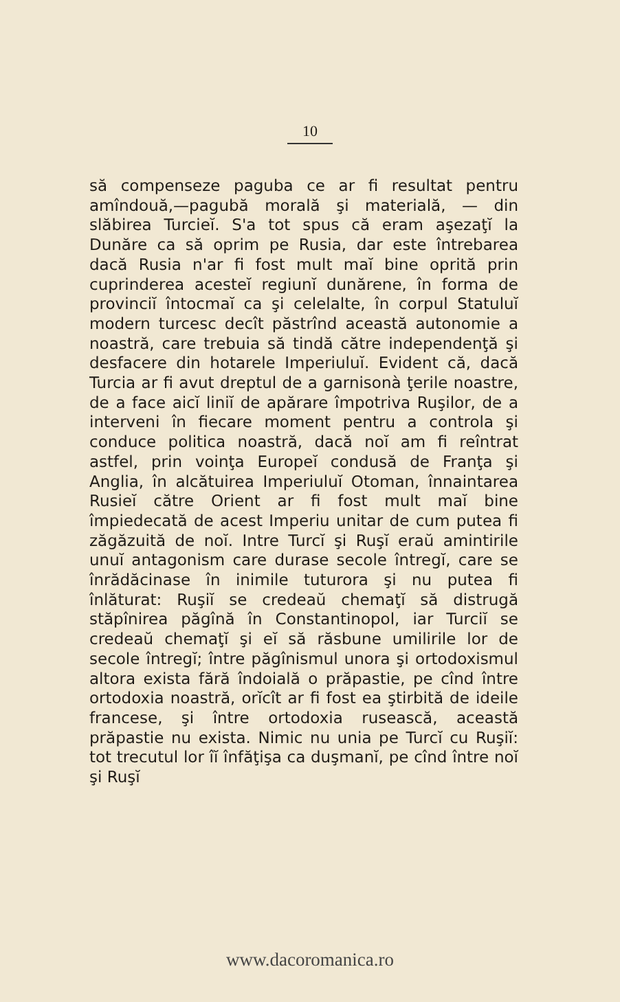10
să compenseze paguba ce ar fi resultat pentru amîndouă,—pagubă morală şi materială, — din slăbirea Turcieĭ. S'a tot spus că eram aşezaţĭ la Dunăre ca să oprim pe Rusia, dar este întrebarea dacă Rusia n'ar fi fost mult maĭ bine oprită prin cuprinderea acesteĭ regiunĭ dunărene, în forma de provinciĭ întocmaĭ ca şi celelalte, în corpul Statuluĭ modern turcesc decît păstrînd această autonomie a noastră, care trebuia să tindă către independenţă şi desfacere din hotarele Imperiuluĭ. Evident că, dacă Turcia ar fi avut dreptul de a garnisonà ţerile noastre, de a face aicĭ liniĭ de apărare împotriva Ruşilor, de a interveni în fiecare moment pentru a controla şi conduce politica noastră, dacă noĭ am fi reîntrat astfel, prin voinţa Europeĭ condusă de Franţa şi Anglia, în alcătuirea Imperiuluĭ Otoman, înnaintarea Rusieĭ către Orient ar fi fost mult maĭ bine împiedecată de acest Imperiu unitar de cum putea fi zăgăzuită de noĭ. Intre Turcĭ şi Ruşĭ eraŭ amintirile unuĭ antagonism care durase secole întregĭ, care se înrădăcinase în inimile tuturora şi nu putea fi înlăturat: Ruşiĭ se credeaŭ chemaţĭ să distrugă stăpînirea păgînă în Constantinopol, iar Turciĭ se credeaŭ chemaţĭ şi eĭ să răsbune umilirile lor de secole întregĭ; între păgînismul unora şi ortodoxismul altora exista fără îndoială o prăpastie, pe cînd între ortodoxia noastră, orĭcît ar fi fost ea ştirbită de ideile francese, şi între ortodoxia rusească, această prăpastie nu exista. Nimic nu unia pe Turcĭ cu Ruşiĭ: tot trecutul lor îĭ înfăţişa ca duşmanĭ, pe cînd între noĭ şi Ruşĭ
www.dacoromanica.ro